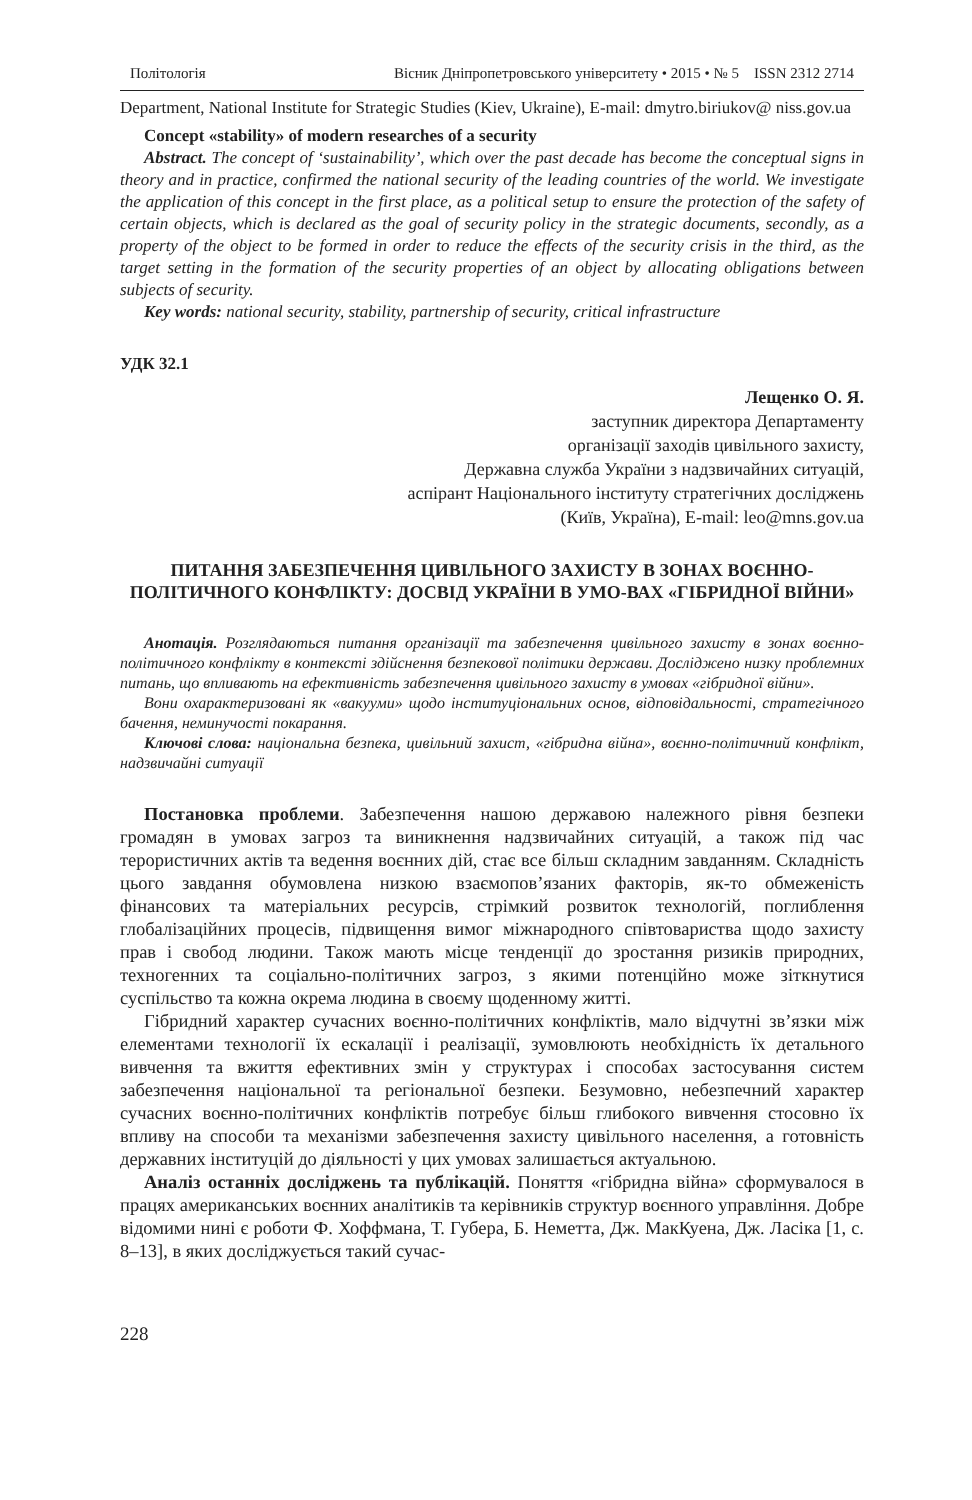Політологія Вісник Дніпропетровського університету • 2015 • № 5 ISSN 2312 2714
Department, National Institute for Strategic Studies (Kiev, Ukraine), E-mail: dmytro.biriukov@ niss.gov.ua
Concept «stability» of modern researches of a security
Abstract. The concept of ‘sustainability’, which over the past decade has become the conceptual signs in theory and in practice, confirmed the national security of the leading countries of the world. We investigate the application of this concept in the first place, as a political setup to ensure the protection of the safety of certain objects, which is declared as the goal of security policy in the strategic documents, secondly, as a property of the object to be formed in order to reduce the effects of the security crisis in the third, as the target setting in the formation of the security properties of an object by allocating obligations between subjects of security.
Key words: national security, stability, partnership of security, critical infrastructure
УДК 32.1
Лещенко О. Я.
заступник директора Департаменту
організації заходів цивільного захисту,
Державна служба України з надзвичайних ситуацій,
аспірант Національного інституту стратегічних досліджень
(Київ, Україна), E-mail: leo@mns.gov.ua
ПИТАННЯ ЗАБЕЗПЕЧЕННЯ ЦИВІЛЬНОГО ЗАХИСТУ В ЗОНАХ ВОЄННО-ПОЛІТИЧНОГО КОНФЛІКТУ: ДОСВІД УКРАЇНИ В УМО-ВАХ «ГІБРИДНОЇ ВІЙНИ»
Анотація. Розглядаються питання організації та забезпечення цивільного захисту в зонах воєнно-політичного конфлікту в контексті здійснення безпекової політики держави. Досліджено низку проблемних питань, що впливають на ефективність забезпечення цивільного захисту в умовах «гібридної війни».
Вони охарактеризовані як «вакууми» щодо інституціональних основ, відповідальності, стратегічного бачення, неминучості покарання.
Ключові слова: національна безпека, цивільний захист, «гібридна війна», воєнно-політичний конфлікт, надзвичайні ситуації
Постановка проблеми. Забезпечення нашою державою належного рівня безпеки громадян в умовах загроз та виникнення надзвичайних ситуацій, а також під час терористичних актів та ведення воєнних дій, стає все більш складним завданням. Складність цього завдання обумовлена низкою взаємопов’язаних факторів, як-то обмеженість фінансових та матеріальних ресурсів, стрімкий розвиток технологій, поглиблення глобалізаційних процесів, підвищення вимог міжнародного співтовариства щодо захисту прав і свобод людини. Також мають місце тенденції до зростання ризиків природних, техногенних та соціально-політичних загроз, з якими потенційно може зіткнутися суспільство та кожна окрема людина в своєму щоденному житті.
Гібридний характер сучасних воєнно-політичних конфліктів, мало відчутні зв’язки між елементами технології їх ескалації і реалізації, зумовлюють необхідність їх детального вивчення та вжиття ефективних змін у структурах і способах застосування систем забезпечення національної та регіональної безпеки. Безумовно, небезпечний характер сучасних воєнно-політичних конфліктів потребує більш глибокого вивчення стосовно їх впливу на способи та механізми забезпечення захисту цивільного населення, а готовність державних інституцій до діяльності у цих умовах залишається актуальною.
Аналіз останніх досліджень та публікацій. Поняття «гібридна війна» сформувалося в працях американських воєнних аналітиків та керівників структур воєнного управління. Добре відомими нині є роботи Ф. Хоффмана, Т. Губера, Б. Неметта, Дж. МакКуена, Дж. Ласіка [1, с. 8–13], в яких досліджується такий сучас-
228